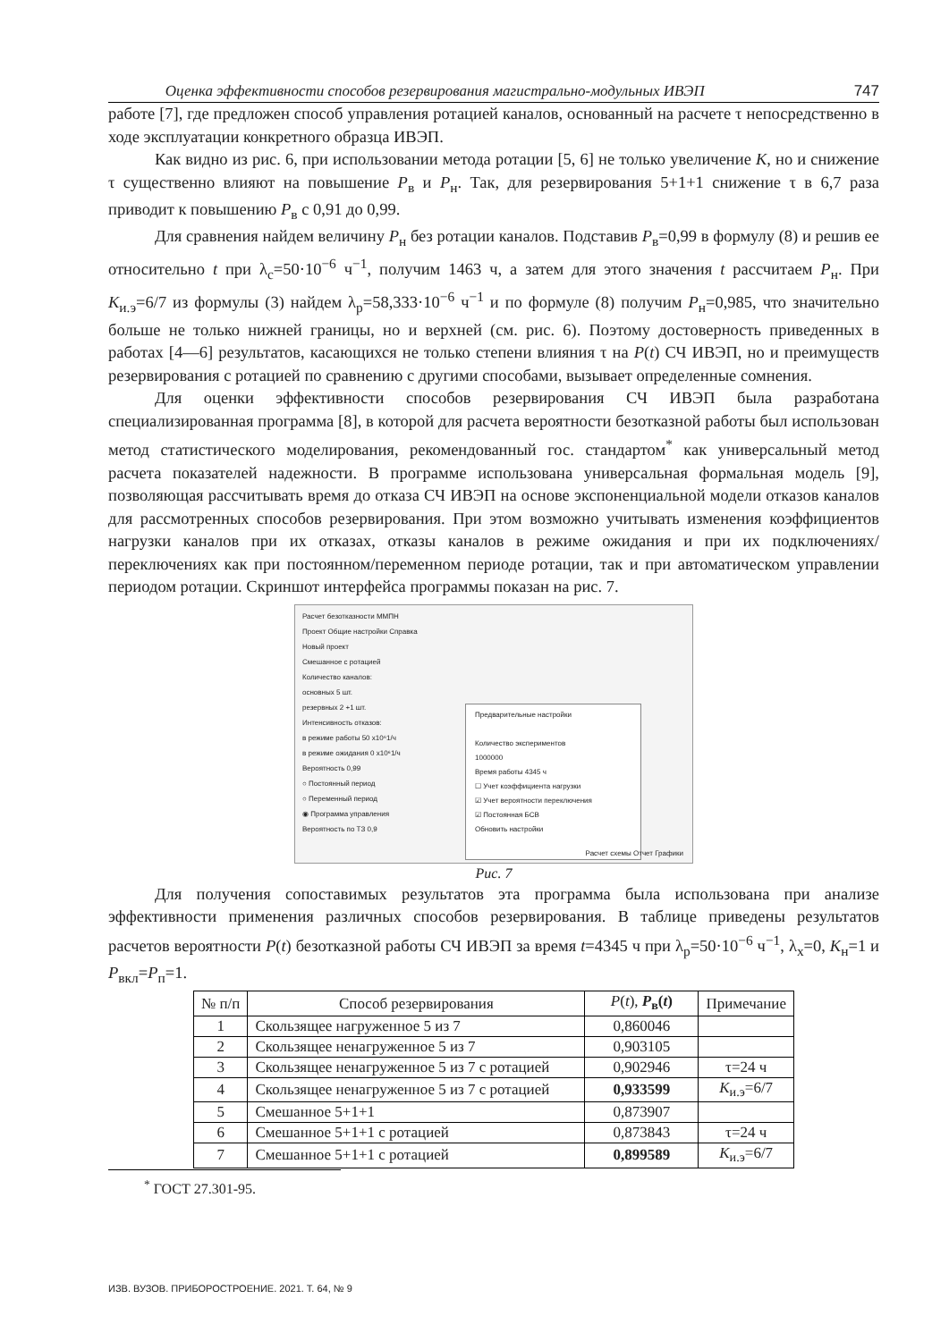Оценка эффективности способов резервирования магистрально-модульных ИВЭП 747
работе [7], где предложен способ управления ротацией каналов, основанный на расчете τ непосредственно в ходе эксплуатации конкретного образца ИВЭП.
Как видно из рис. 6, при использовании метода ротации [5, 6] не только увеличение K, но и снижение τ существенно влияют на повышение P<sub>в</sub> и P<sub>н</sub>. Так, для резервирования 5+1+1 снижение τ в 6,7 раза приводит к повышению P<sub>в</sub> с 0,91 до 0,99.
Для сравнения найдем величину P<sub>н</sub> без ротации каналов. Подставив P<sub>в</sub>=0,99 в формулу (8) и решив ее относительно t при λ<sub>с</sub>=50·10<sup>−6</sup> ч<sup>−1</sup>, получим 1463 ч, а затем для этого значения t рассчитаем P<sub>н</sub>. При K<sub>и.э</sub>=6/7 из формулы (3) найдем λ<sub>р</sub>=58,333·10<sup>−6</sup> ч<sup>−1</sup> и по формуле (8) получим P<sub>н</sub>=0,985, что значительно больше не только нижней границы, но и верхней (см. рис. 6). Поэтому достоверность приведенных в работах [4—6] результатов, касающихся не только степени влияния τ на P(t) СЧ ИВЭП, но и преимуществ резервирования с ротацией по сравнению с другими способами, вызывает определенные сомнения.
Для оценки эффективности способов резервирования СЧ ИВЭП была разработана специализированная программа [8], в которой для расчета вероятности безотказной работы был использован метод статистического моделирования, рекомендованный гос. стандартом<sup>*</sup> как универсальный метод расчета показателей надежности. В программе использована универсальная формальная модель [9], позволяющая рассчитывать время до отказа СЧ ИВЭП на основе экспоненциальной модели отказов каналов для рассмотренных способов резервирования. При этом возможно учитывать изменения коэффициентов нагрузки каналов при их отказах, отказы каналов в режиме ожидания и при их подключениях/переключениях как при постоянном/переменном периоде ротации, так и при автоматическом управлении периодом ротации. Скриншот интерфейса программы показан на рис. 7.
Расчет безотказности ММПН
Проект Общие настройки Справка
Новый проект
Смешанное с ротацией
Количество каналов:
основных 5 шт.
резервных 2 +1 шт.
Интенсивность отказов:
в режиме работы 50 x10⁶1/ч
в режиме ожидания 0 x10⁶1/ч
Вероятность 0,99
○ Постоянный период
○ Переменный период
◉ Программа управления
Вероятность по ТЗ 0,9
Предварительные настройки
Количество экспериментов
1000000
Время работы 4345 ч
☐ Учет коэффициента нагрузки
☑ Учет вероятности переключения
☑ Постоянная БСВ
Обновить настройки
Расчет схемы Отчет Графики
Рис. 7
Для получения сопоставимых результатов эта программа была использована при анализе эффективности применения различных способов резервирования. В таблице приведены результатов расчетов вероятности P(t) безотказной работы СЧ ИВЭП за время t=4345 ч при λ<sub>р</sub>=50·10<sup>−6</sup> ч<sup>−1</sup>, λ<sub>х</sub>=0, K<sub>н</sub>=1 и P<sub>вкл</sub>=P<sub>п</sub>=1.
| № п/п | Способ резервирования | P ( t ), P<sub>в</sub>( t ) | Примечание |
| --- | --- | --- | --- |
| 1 | Скользящее нагруженное 5 из 7 | 0,860046 | |
| 2 | Скользящее ненагруженное 5 из 7 | 0,903105 | |
| 3 | Скользящее ненагруженное 5 из 7 с ротацией | 0,902946 | τ=24 ч |
| 4 | Скользящее ненагруженное 5 из 7 с ротацией | 0,933599 | K<sub>и.э</sub>=6/7 |
| 5 | Смешанное 5+1+1 | 0,873907 | |
| 6 | Смешанное 5+1+1 с ротацией | 0,873843 | τ=24 ч |
| 7 | Смешанное 5+1+1 с ротацией | 0,899589 | K<sub>и.э</sub>=6/7 |
<sup>*</sup> ГОСТ 27.301-95.
ИЗВ. ВУЗОВ. ПРИБОРОСТРОЕНИЕ. 2021. Т. 64, № 9